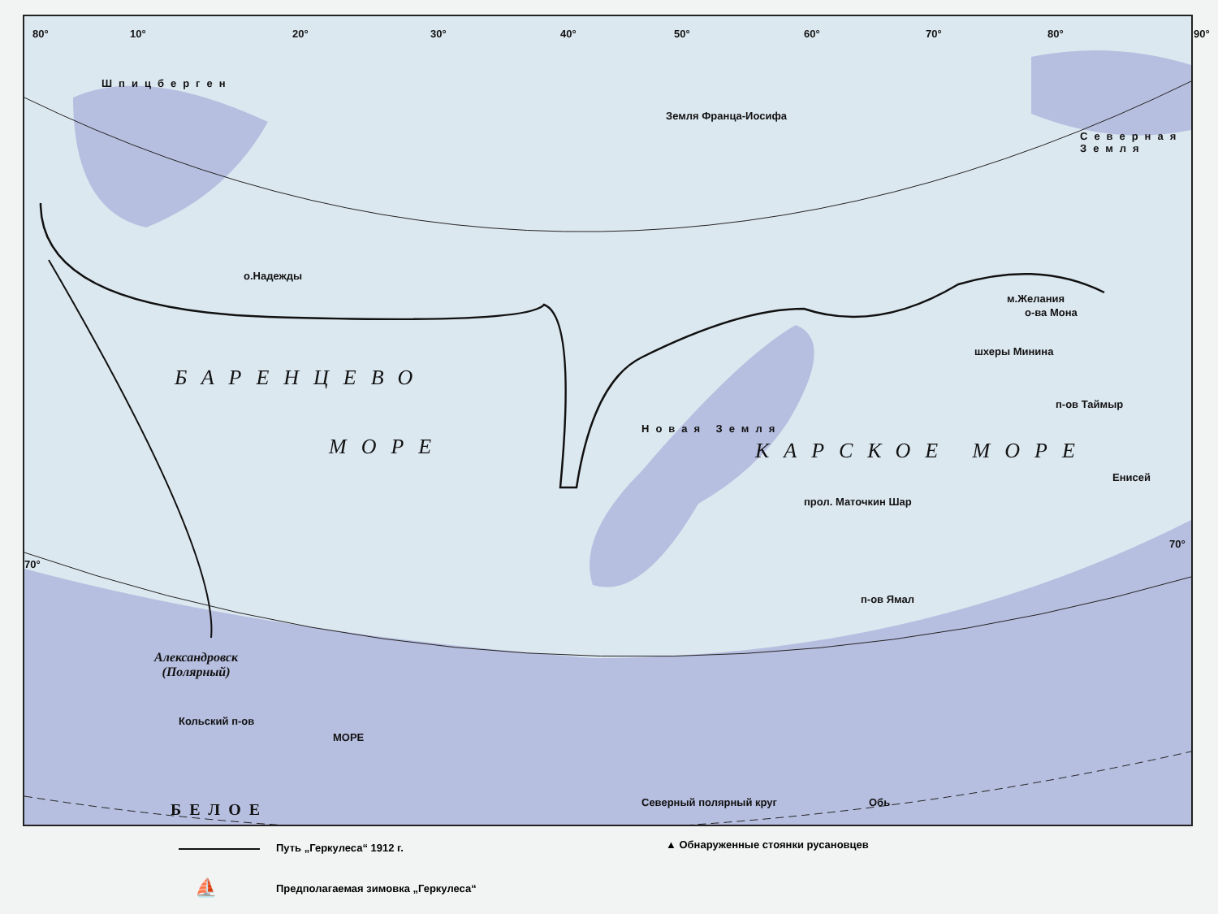80° 10° 20° 30° 40° 50° 60° 70° 80° 90°
Шпицберген
Земля Франца-Иосифа
Северная Земля
о.Надежды
м.Желания
о-ва Мона
шхеры Минина
БАРЕНЦЕВО
МОРЕ
Новая Земля
прол. Маточкин Шар
КАРСКОЕ МОРЕ
п-ов Таймыр
Енисей
70°
70°
п-ов Ямал
Александровск
(Полярный)
Кольский п-ов
МОРЕ
БЕЛОЕ Обь
Северный полярный круг
Путь „Геркулеса“ 1912 г.
▲ Обнаруженные стоянки русановцев
⛵
Предполагаемая зимовка „Геркулеса“